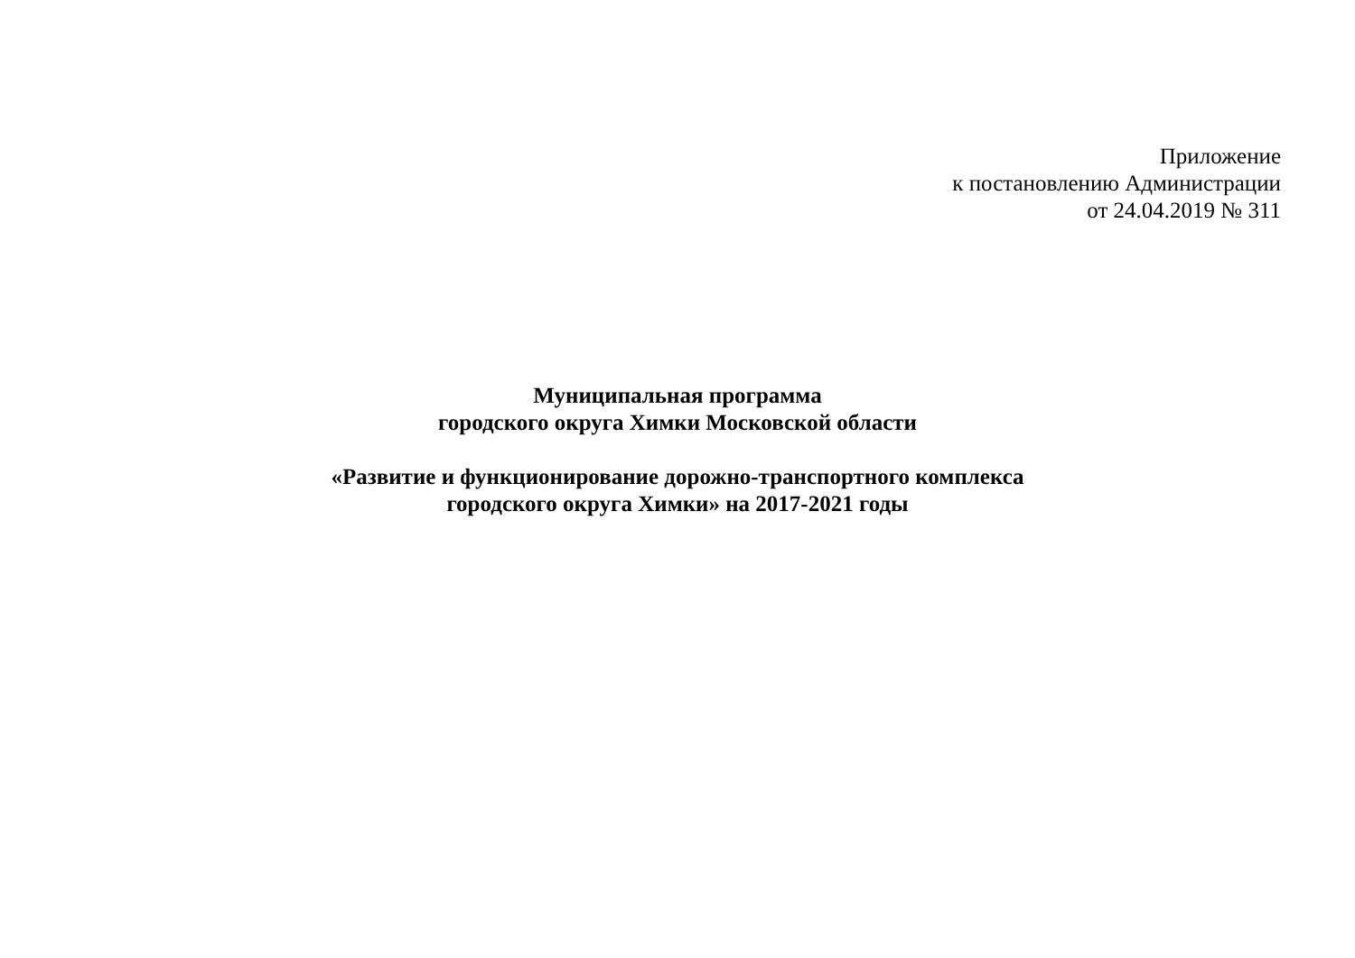Приложение
к постановлению Администрации
от 24.04.2019 № 311
Муниципальная программа
городского округа Химки Московской области
«Развитие и функционирование дорожно-транспортного комплекса
городского округа Химки» на 2017-2021 годы